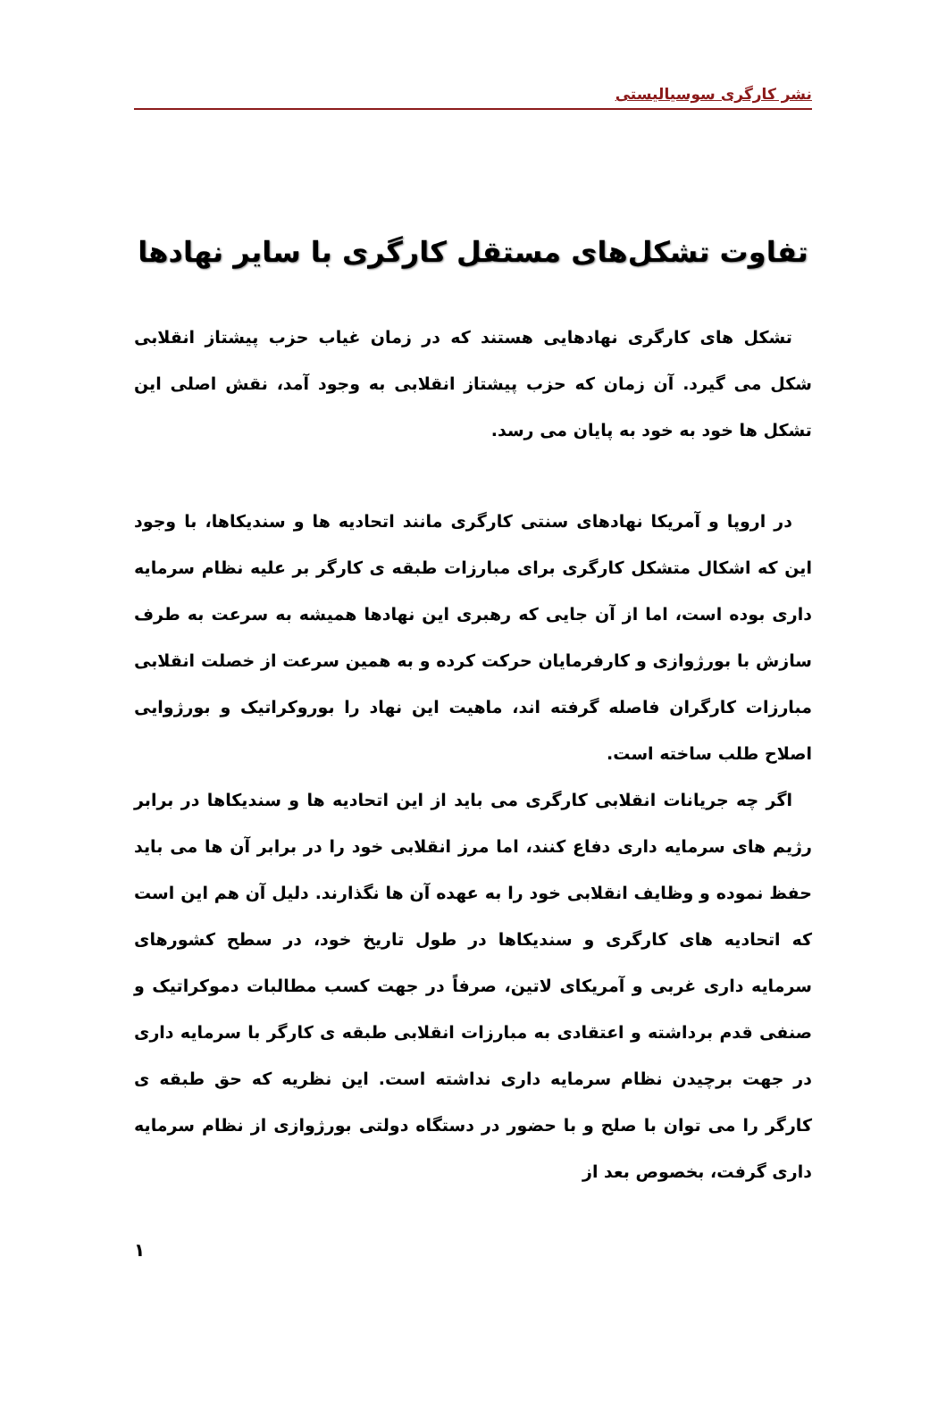نشر کارگری سوسیالیستی
تفاوت تشکل‌های مستقل کارگری با سایر نهادها
تشکل های کارگری نهادهایی هستند که در زمان غیاب حزب پیشتاز انقلابی شکل می گیرد. آن زمان که حزب پیشتاز انقلابی به وجود آمد، نقش اصلی این تشکل ها خود به خود به پایان می رسد.
در اروپا و آمریکا نهادهای سنتی کارگری مانند اتحادیه ها و سندیکاها، با وجود این که اشکال متشکل کارگری برای مبارزات طبقه ی کارگر بر علیه نظام سرمایه داری بوده است، اما از آن جایی که رهبری این نهادها همیشه به سرعت به طرف سازش با بورژوازی و کارفرمایان حرکت کرده و به همین سرعت از خصلت انقلابی مبارزات کارگران فاصله گرفته اند، ماهیت این نهاد را بوروکراتیک و بورژوایی اصلاح طلب ساخته است.
اگر چه جریانات انقلابی کارگری می باید از این اتحادیه ها و سندیکاها در برابر رژیم های سرمایه داری دفاع کنند، اما مرز انقلابی خود را در برابر آن ها می باید حفظ نموده و وظایف انقلابی خود را به عهده آن ها نگذارند. دلیل آن هم این است که اتحادیه های کارگری و سندیکاها در طول تاریخ خود، در سطح کشورهای سرمایه داری غربی و آمریکای لاتین، صرفاً در جهت کسب مطالبات دموکراتیک و صنفی قدم برداشته و اعتقادی به مبارزات انقلابی طبقه ی کارگر با سرمایه داری در جهت برچیدن نظام سرمایه داری نداشته است. این نظریه که حق طبقه ی کارگر را می توان با صلح و با حضور در دستگاه دولتی بورژوازی از نظام سرمایه داری گرفت، بخصوص بعد از
۱